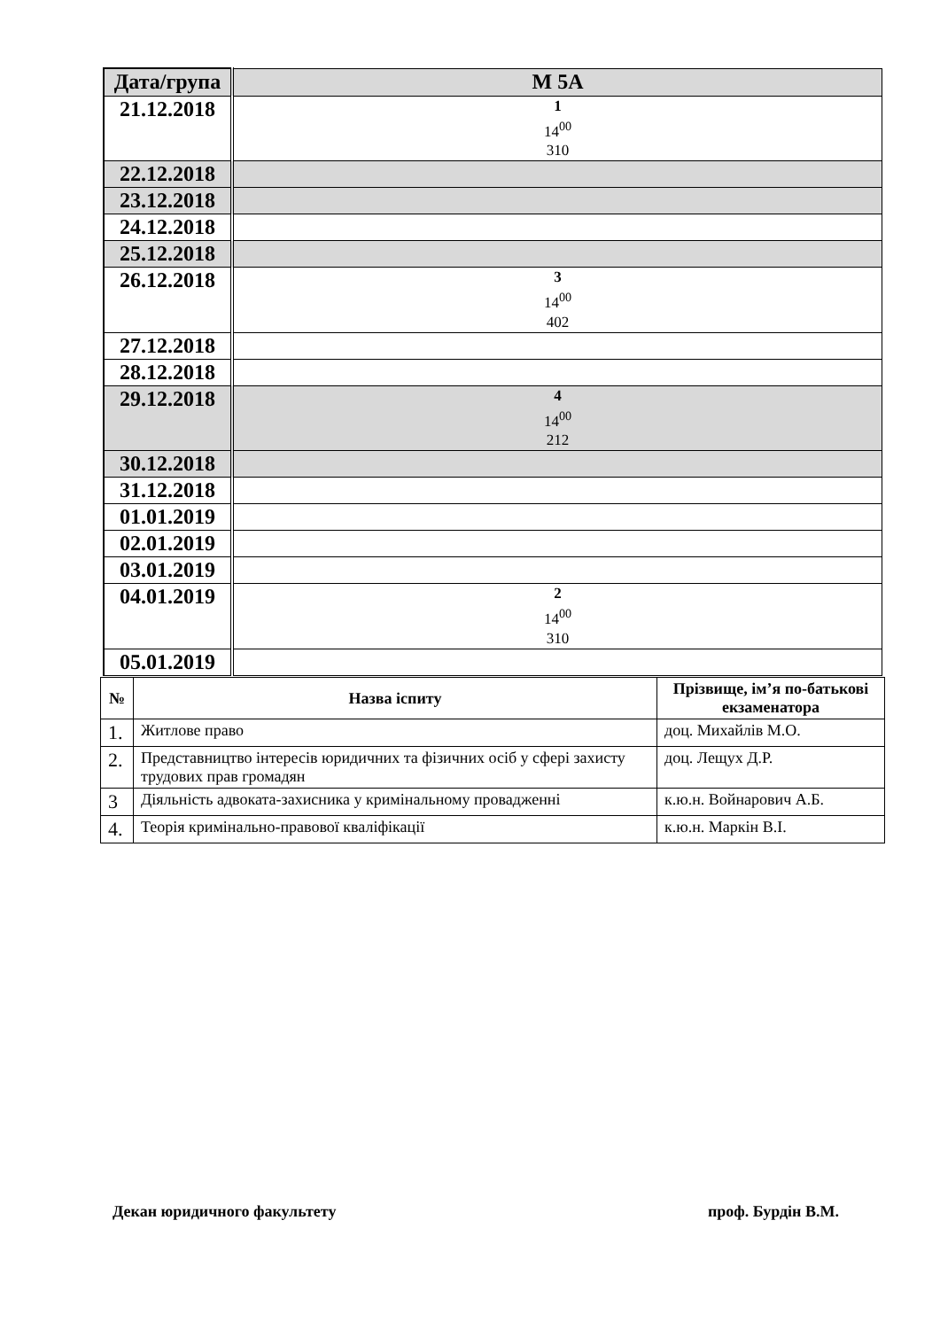| Дата/група | М 5А |
| --- | --- |
| 21.12.2018 | 1 14<sup>00</sup> 310 |
| 22.12.2018 | |
| 23.12.2018 | |
| 24.12.2018 | |
| 25.12.2018 | |
| 26.12.2018 | 3 14<sup>00</sup> 402 |
| 27.12.2018 | |
| 28.12.2018 | |
| 29.12.2018 | 4 14<sup>00</sup> 212 |
| 30.12.2018 | |
| 31.12.2018 | |
| 01.01.2019 | |
| 02.01.2019 | |
| 03.01.2019 | |
| 04.01.2019 | 2 14<sup>00</sup> 310 |
| 05.01.2019 | |
| № | Назва іспиту | Прізвище, ім’я по-батькові екзаменатора |
| --- | --- | --- |
| 1. | Житлове право | доц. Михайлів М.О. |
| 2. | Представництво інтересів юридичних та фізичних осіб у сфері захисту трудових прав громадян | доц. Лещух Д.Р. |
| 3 | Діяльність адвоката-захисника у кримінальному провадженні | к.ю.н. Войнарович А.Б. |
| 4. | Теорія кримінально-правової кваліфікації | к.ю.н. Маркін В.І. |
Декан юридичного факультету проф. Бурдін В.М.